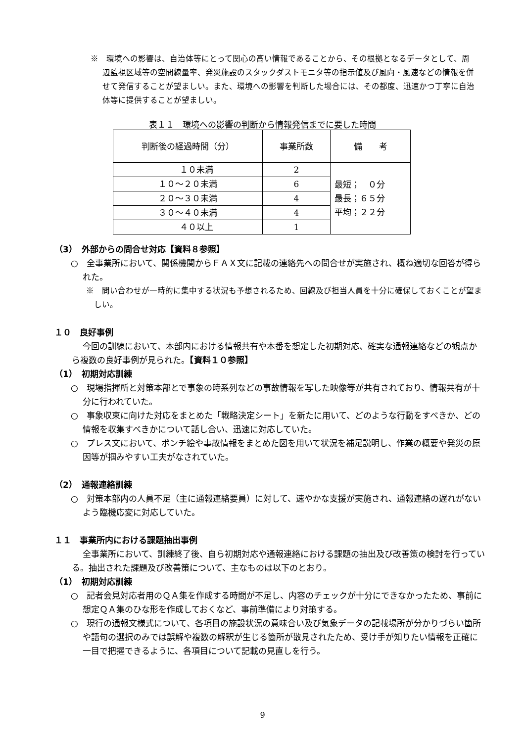※　環境への影響は、自治体等にとって関心の高い情報であることから、その根拠となるデータとして、周辺監視区域等の空間線量率、発災施設のスタックダストモニタ等の指示値及び風向・風速などの情報を併せて発信することが望ましい。また、環境への影響を判断した場合には、その都度、迅速かつ丁寧に自治体等に提供することが望ましい。
表１１　環境への影響の判断から情報発信までに要した時間
| 判断後の経過時間（分） | 事業所数 | 備 考 |
| --- | --- | --- |
| １０未満 | 2 | 最短； ０分 最長；６５分 平均；２２分 |
| １０～２０未満 | 6 | |
| ２０～３０未満 | 4 | |
| ３０～４０未満 | 4 | |
| ４０以上 | 1 | |
（3）　外部からの問合せ対応【資料８参照】
○　全事業所において、関係機関からＦＡＸ文に記載の連絡先への問合せが実施され、概ね適切な回答が得られた。
※　問い合わせが一時的に集中する状況も予想されるため、回線及び担当人員を十分に確保しておくことが望ましい。
１０　良好事例
今回の訓練において、本部内における情報共有や本番を想定した初期対応、確実な通報連絡などの観点から複数の良好事例が見られた。【資料１０参照】
（1）　初期対応訓練
○　現場指揮所と対策本部とで事象の時系列などの事故情報を写した映像等が共有されており、情報共有が十分に行われていた。
○　事象収束に向けた対応をまとめた「戦略決定シート」を新たに用いて、どのような行動をすべきか、どの情報を収集すべきかについて話し合い、迅速に対応していた。
○　プレス文において、ポンチ絵や事故情報をまとめた図を用いて状況を補足説明し、作業の概要や発災の原因等が掴みやすい工夫がなされていた。
（2）　通報連絡訓練
○　対策本部内の人員不足（主に通報連絡要員）に対して、速やかな支援が実施され、通報連絡の遅れがないよう臨機応変に対応していた。
１１　事業所内における課題抽出事例
全事業所において、訓練終了後、自ら初期対応や通報連絡における課題の抽出及び改善策の検討を行っている。抽出された課題及び改善策について、主なものは以下のとおり。
（1）　初期対応訓練
○　記者会見対応者用のＱＡ集を作成する時間が不足し、内容のチェックが十分にできなかったため、事前に想定ＱＡ集のひな形を作成しておくなど、事前準備により対策する。
○　現行の通報文様式について、各項目の施設状況の意味合い及び気象データの記載場所が分かりづらい箇所や語句の選択のみでは誤解や複数の解釈が生じる箇所が散見されたため、受け手が知りたい情報を正確に一目で把握できるように、各項目について記載の見直しを行う。
9